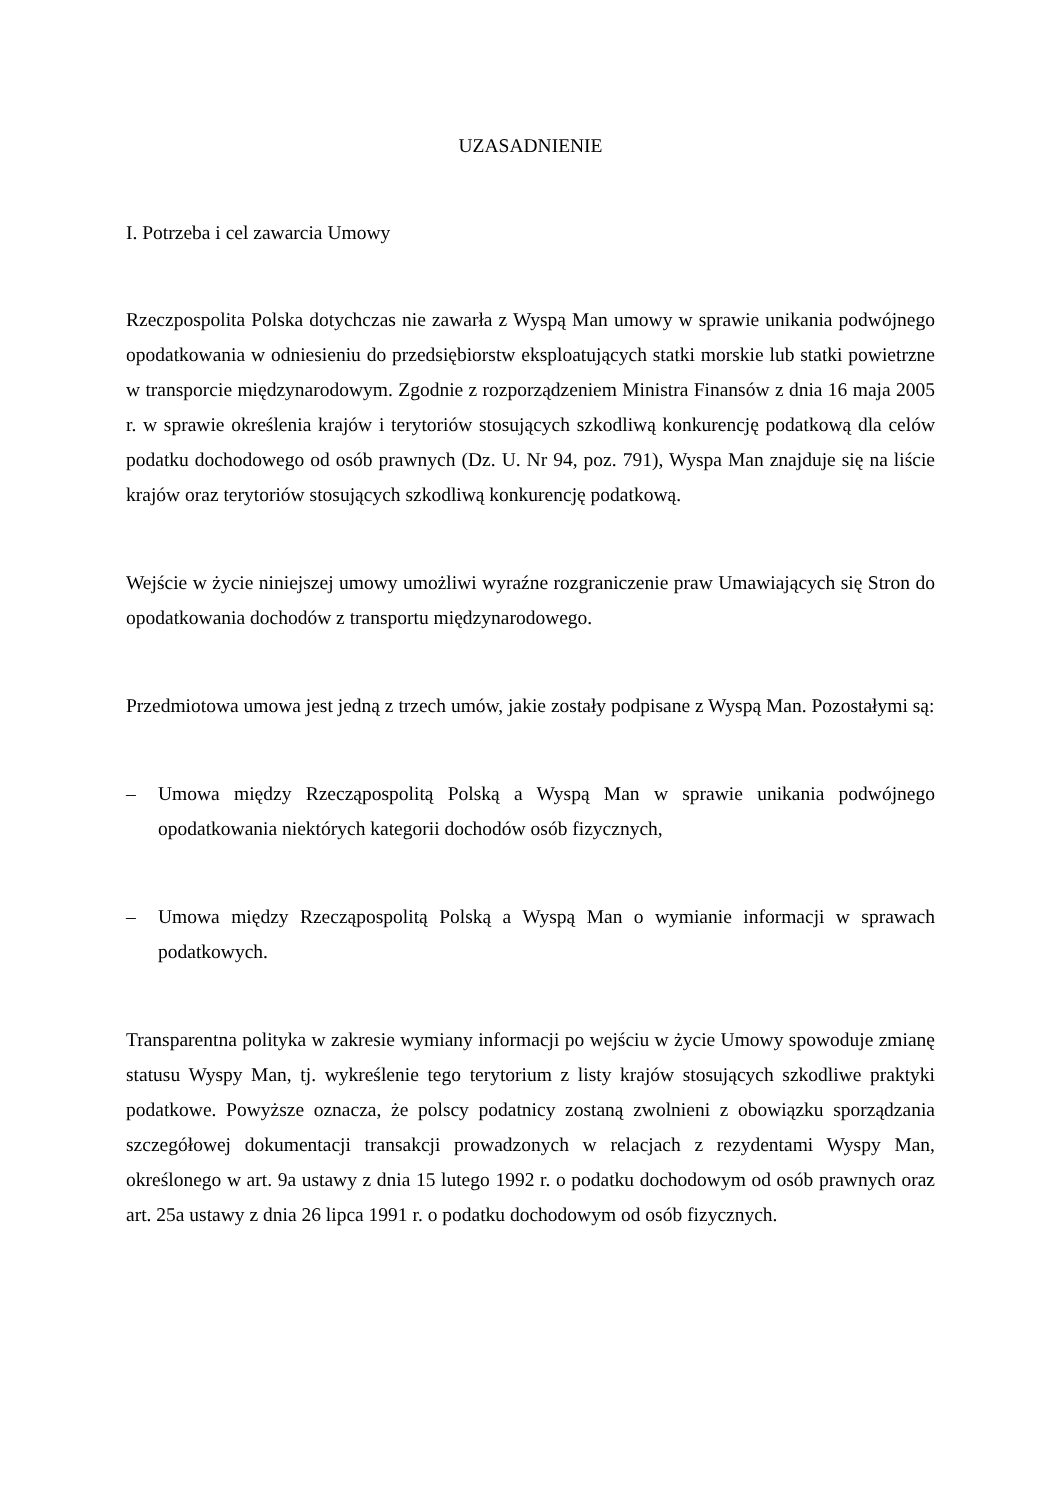UZASADNIENIE
I. Potrzeba i cel zawarcia Umowy
Rzeczpospolita Polska dotychczas nie zawarła z Wyspą Man umowy w sprawie unikania podwójnego opodatkowania w odniesieniu do przedsiębiorstw eksploatujących statki morskie lub statki powietrzne w transporcie międzynarodowym. Zgodnie z rozporządzeniem Ministra Finansów z dnia 16 maja 2005 r. w sprawie określenia krajów i terytoriów stosujących szkodliwą konkurencję podatkową dla celów podatku dochodowego od osób prawnych (Dz. U. Nr 94, poz. 791), Wyspa Man znajduje się na liście krajów oraz terytoriów stosujących szkodliwą konkurencję podatkową.
Wejście w życie niniejszej umowy umożliwi wyraźne rozgraniczenie praw Umawiających się Stron do opodatkowania dochodów z transportu międzynarodowego.
Przedmiotowa umowa jest jedną z trzech umów, jakie zostały podpisane z Wyspą Man. Pozostałymi są:
– Umowa między Rzecząpospolitą Polską a Wyspą Man w sprawie unikania podwójnego opodatkowania niektórych kategorii dochodów osób fizycznych,
– Umowa między Rzecząpospolitą Polską a Wyspą Man o wymianie informacji w sprawach podatkowych.
Transparentna polityka w zakresie wymiany informacji po wejściu w życie Umowy spowoduje zmianę statusu Wyspy Man, tj. wykreślenie tego terytorium z listy krajów stosujących szkodliwe praktyki podatkowe. Powyższe oznacza, że polscy podatnicy zostaną zwolnieni z obowiązku sporządzania szczegółowej dokumentacji transakcji prowadzonych w relacjach z rezydentami Wyspy Man, określonego w art. 9a ustawy z dnia 15 lutego 1992 r. o podatku dochodowym od osób prawnych oraz art. 25a ustawy z dnia 26 lipca 1991 r. o podatku dochodowym od osób fizycznych.